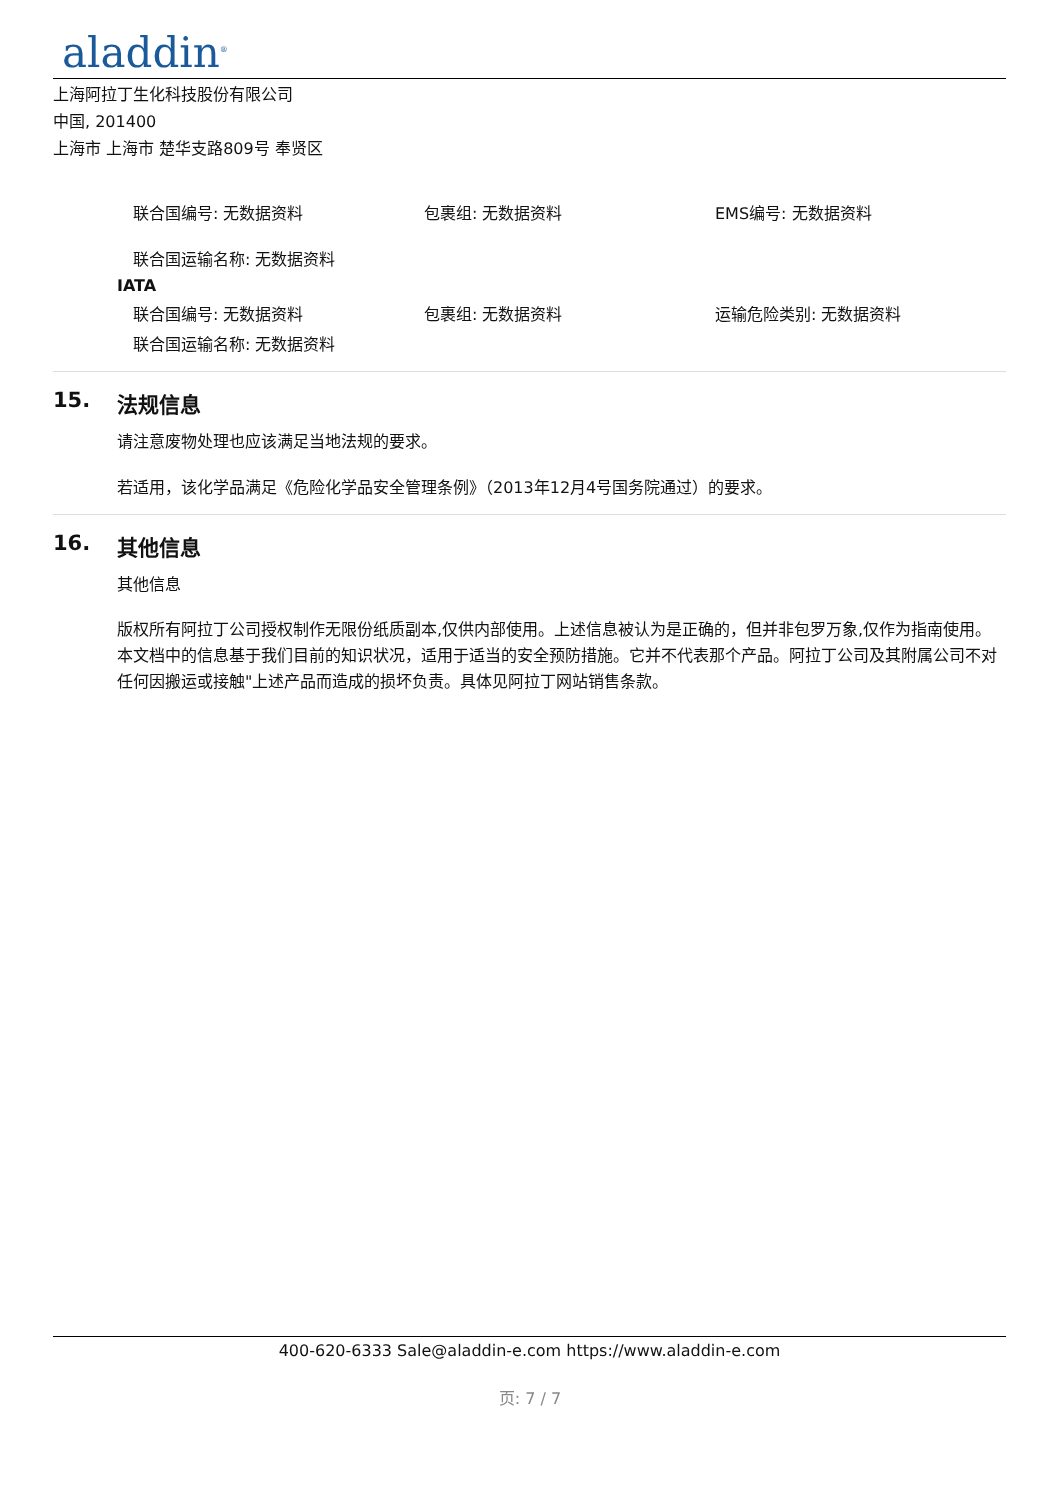aladdin<sup>®</sup>
上海阿拉丁生化科技股份有限公司
中国, 201400
上海市 上海市 楚华支路809号 奉贤区
联合国编号: 无数据资料 包裹组: 无数据资料 EMS编号: 无数据资料
联合国运输名称: 无数据资料
IATA
联合国编号: 无数据资料 包裹组: 无数据资料 运输危险类别: 无数据资料
联合国运输名称: 无数据资料
15. 法规信息
请注意废物处理也应该满足当地法规的要求。
若适用，该化学品满足《危险化学品安全管理条例》（2013年12月4号国务院通过）的要求。
16. 其他信息
其他信息
版权所有阿拉丁公司授权制作无限份纸质副本,仅供内部使用。上述信息被认为是正确的，但并非包罗万象,仅作为指南使用。本文档中的信息基于我们目前的知识状况，适用于适当的安全预防措施。它并不代表那个产品。阿拉丁公司及其附属公司不对任何因搬运或接触"上述产品而造成的损坏负责。具体见阿拉丁网站销售条款。
400-620-6333 Sale@aladdin-e.com https://www.aladdin-e.com
页: 7 / 7